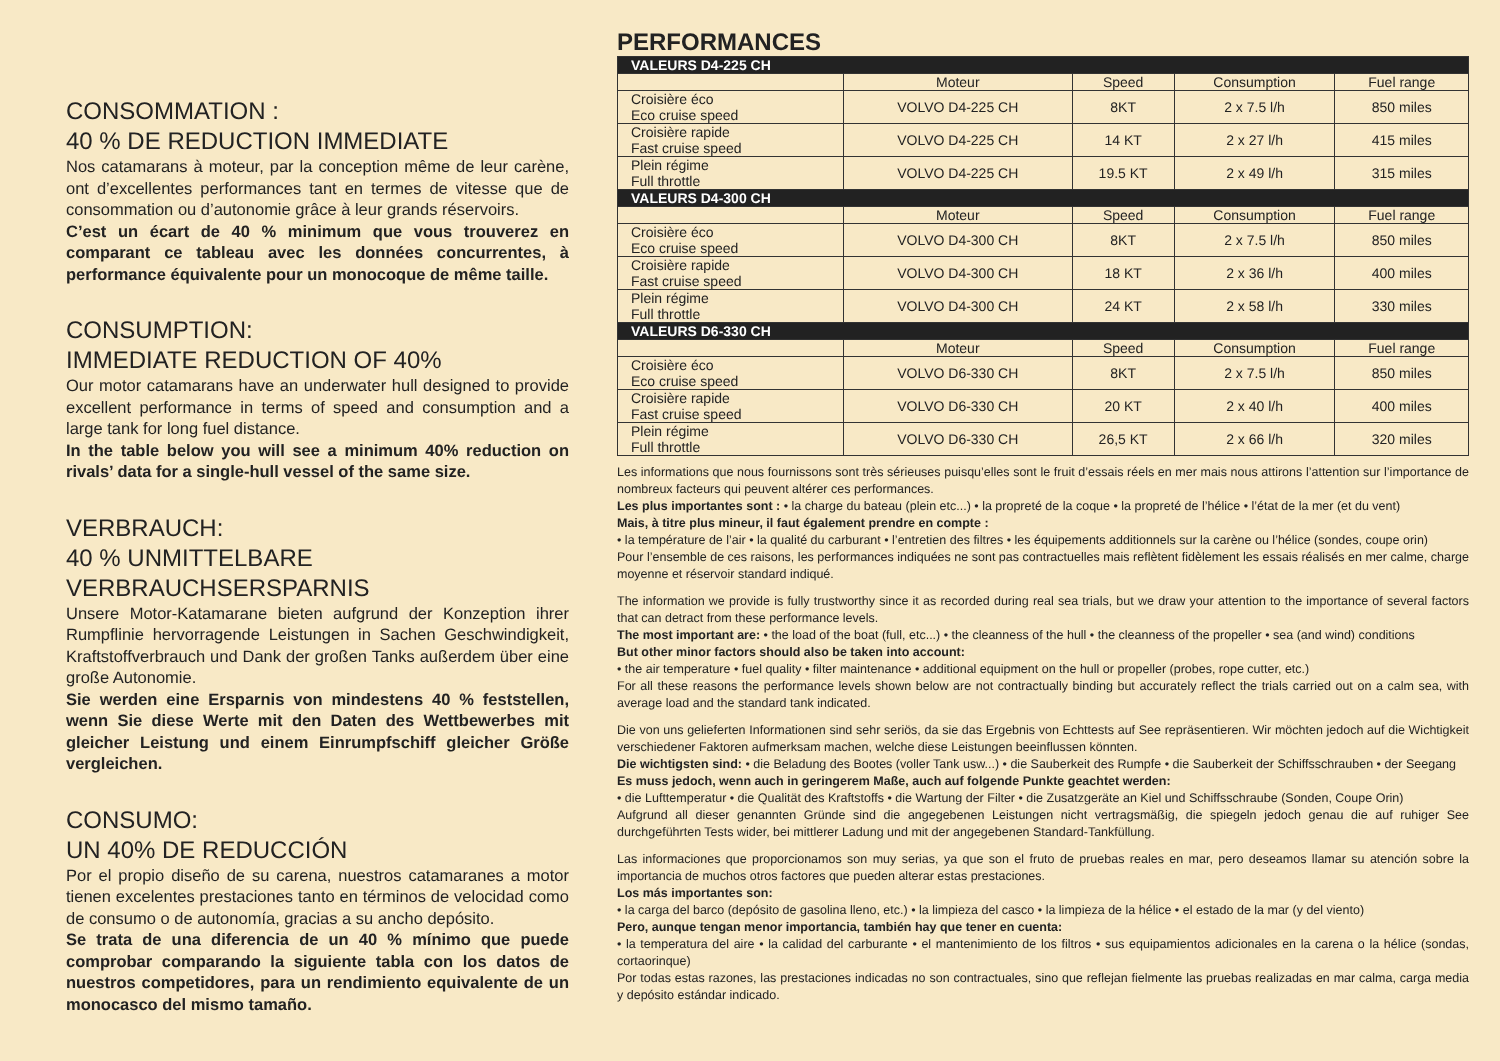CONSOMMATION :
40 % DE REDUCTION IMMEDIATE
Nos catamarans à moteur, par la conception même de leur carène, ont d’excellentes performances tant en termes de vitesse que de consommation ou d’autonomie grâce à leur grands réservoirs.
C’est un écart de 40 % minimum que vous trouverez en comparant ce tableau avec les données concurrentes, à performance équivalente pour un monocoque de même taille.
CONSUMPTION:
IMMEDIATE REDUCTION OF 40%
Our motor catamarans have an underwater hull designed to provide excellent performance in terms of speed and consumption and a large tank for long fuel distance.
In the table below you will see a minimum 40% reduction on rivals’ data for a single-hull vessel of the same size.
VERBRAUCH:
40 % UNMITTELBARE VERBRAUCHSERSPARNIS
Unsere Motor-Katamarane bieten aufgrund der Konzeption ihrer Rumpflinie hervorragende Leistungen in Sachen Geschwindigkeit, Kraftstoffverbrauch und Dank der großen Tanks außerdem über eine große Autonomie.
Sie werden eine Ersparnis von mindestens 40 % feststellen, wenn Sie diese Werte mit den Daten des Wettbewerbes mit gleicher Leistung und einem Einrumpfschiff gleicher Größe vergleichen.
CONSUMO:
UN 40% DE REDUCCIÓN
Por el propio diseño de su carena, nuestros catamaranes a motor tienen excelentes prestaciones tanto en términos de velocidad como de consumo o de autonomía, gracias a su ancho depósito.
Se trata de una diferencia de un 40 % mínimo que puede comprobar comparando la siguiente tabla con los datos de nuestros competidores, para un rendimiento equivalente de un monocasco del mismo tamaño.
PERFORMANCES
| VALEURS D4-225 CH | | | | |
| | Moteur | Speed | Consumption | Fuel range |
| Croisière éco Eco cruise speed | VOLVO D4-225 CH | 8KT | 2 x 7.5 l/h | 850 miles |
| Croisière rapide Fast cruise speed | VOLVO D4-225 CH | 14 KT | 2 x 27 l/h | 415 miles |
| Plein régime Full throttle | VOLVO D4-225 CH | 19.5 KT | 2 x 49 l/h | 315 miles |
| VALEURS D4-300 CH | | | | |
| | Moteur | Speed | Consumption | Fuel range |
| Croisière éco Eco cruise speed | VOLVO D4-300 CH | 8KT | 2 x 7.5 l/h | 850 miles |
| Croisière rapide Fast cruise speed | VOLVO D4-300 CH | 18 KT | 2 x 36 l/h | 400 miles |
| Plein régime Full throttle | VOLVO D4-300 CH | 24 KT | 2 x 58 l/h | 330 miles |
| VALEURS D6-330 CH | | | | |
| | Moteur | Speed | Consumption | Fuel range |
| Croisière éco Eco cruise speed | VOLVO D6-330 CH | 8KT | 2 x 7.5 l/h | 850 miles |
| Croisière rapide Fast cruise speed | VOLVO D6-330 CH | 20 KT | 2 x 40 l/h | 400 miles |
| Plein régime Full throttle | VOLVO D6-330 CH | 26,5 KT | 2 x 66 l/h | 320 miles |
Les informations que nous fournissons sont très sérieuses puisqu’elles sont le fruit d’essais réels en mer mais nous attirons l’attention sur l’importance de nombreux facteurs qui peuvent altérer ces performances.
Les plus importantes sont : • la charge du bateau (plein etc...) • la propreté de la coque • la propreté de l’hélice • l’état de la mer (et du vent)
Mais, à titre plus mineur, il faut également prendre en compte :
• la température de l’air • la qualité du carburant • l’entretien des filtres • les équipements additionnels sur la carène ou l’hélice (sondes, coupe orin)
Pour l’ensemble de ces raisons, les performances indiquées ne sont pas contractuelles mais reflètent fidèlement les essais réalisés en mer calme, charge moyenne et réservoir standard indiqué.
The information we provide is fully trustworthy since it as recorded during real sea trials, but we draw your attention to the importance of several factors that can detract from these performance levels.
The most important are: • the load of the boat (full, etc...) • the cleanness of the hull • the cleanness of the propeller • sea (and wind) conditions
But other minor factors should also be taken into account:
• the air temperature • fuel quality • filter maintenance • additional equipment on the hull or propeller (probes, rope cutter, etc.)
For all these reasons the performance levels shown below are not contractually binding but accurately reflect the trials carried out on a calm sea, with average load and the standard tank indicated.
Die von uns gelieferten Informationen sind sehr seriös, da sie das Ergebnis von Echttests auf See repräsentieren. Wir möchten jedoch auf die Wichtigkeit verschiedener Faktoren aufmerksam machen, welche diese Leistungen beeinflussen könnten.
Die wichtigsten sind: • die Beladung des Bootes (voller Tank usw...) • die Sauberkeit des Rumpfe • die Sauberkeit der Schiffsschrauben • der Seegang
Es muss jedoch, wenn auch in geringerem Maße, auch auf folgende Punkte geachtet werden:
• die Lufttemperatur • die Qualität des Kraftstoffs • die Wartung der Filter • die Zusatzgeräte an Kiel und Schiffsschraube (Sonden, Coupe Orin)
Aufgrund all dieser genannten Gründe sind die angegebenen Leistungen nicht vertragsmäßig, die spiegeln jedoch genau die auf ruhiger See durchgeführten Tests wider, bei mittlerer Ladung und mit der angegebenen Standard-Tankfüllung.
Las informaciones que proporcionamos son muy serias, ya que son el fruto de pruebas reales en mar, pero deseamos llamar su atención sobre la importancia de muchos otros factores que pueden alterar estas prestaciones.
Los más importantes son:
• la carga del barco (depósito de gasolina lleno, etc.) • la limpieza del casco • la limpieza de la hélice • el estado de la mar (y del viento)
Pero, aunque tengan menor importancia, también hay que tener en cuenta:
• la temperatura del aire • la calidad del carburante • el mantenimiento de los filtros • sus equipamientos adicionales en la carena o la hélice (sondas, cortaorinque)
Por todas estas razones, las prestaciones indicadas no son contractuales, sino que reflejan fielmente las pruebas realizadas en mar calma, carga media y depósito estándar indicado.